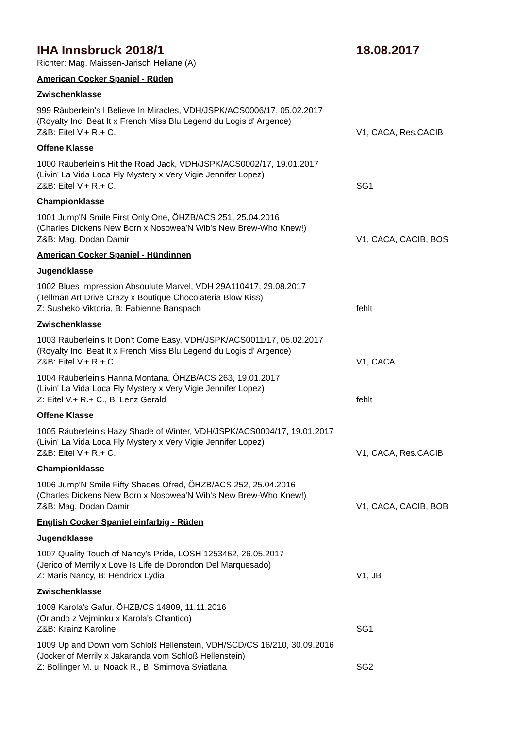IHA Innsbruck 2018/1 18.08.2017
Richter: Mag. Maissen-Jarisch Heliane (A)
American Cocker Spaniel - Rüden
Zwischenklasse
999 Räuberlein's I Believe In Miracles, VDH/JSPK/ACS0006/17, 05.02.2017
(Royalty Inc. Beat It x French Miss Blu Legend du Logis d' Argence)
Z&B: Eitel V.+ R.+ C. V1, CACA, Res.CACIB
Offene Klasse
1000 Räuberlein’s Hit the Road Jack, VDH/JSPK/ACS0002/17, 19.01.2017
(Livin' La Vida Loca Fly Mystery x Very Vigie Jennifer Lopez)
Z&B: Eitel V.+ R.+ C. SG1
Championklasse
1001 Jump'N Smile First Only One, ÖHZB/ACS 251, 25.04.2016
(Charles Dickens New Born x Nosowea'N Wib's New Brew-Who Knew!)
Z&B: Mag. Dodan Damir V1, CACA, CACIB, BOS
American Cocker Spaniel - Hündinnen
Jugendklasse
1002 Blues Impression Absoulute Marvel, VDH 29A110417, 29.08.2017
(Tellman Art Drive Crazy x Boutique Chocolateria Blow Kiss)
Z: Susheko Viktoria, B: Fabienne Banspach fehlt
Zwischenklasse
1003 Räuberlein's It Don't Come Easy, VDH/JSPK/ACS0011/17, 05.02.2017
(Royalty Inc. Beat It x French Miss Blu Legend du Logis d' Argence)
Z&B: Eitel V.+ R.+ C. V1, CACA
1004 Räuberlein's Hanna Montana, ÖHZB/ACS 263, 19.01.2017
(Livin' La Vida Loca Fly Mystery x Very Vigie Jennifer Lopez)
Z: Eitel V.+ R.+ C., B: Lenz Gerald fehlt
Offene Klasse
1005 Räuberlein's Hazy Shade of Winter, VDH/JSPK/ACS0004/17, 19.01.2017
(Livin' La Vida Loca Fly Mystery x Very Vigie Jennifer Lopez)
Z&B: Eitel V.+ R.+ C. V1, CACA, Res.CACIB
Championklasse
1006 Jump'N Smile Fifty Shades Ofred, ÖHZB/ACS 252, 25.04.2016
(Charles Dickens New Born x Nosowea'N Wib's New Brew-Who Knew!)
Z&B: Mag. Dodan Damir V1, CACA, CACIB, BOB
English Cocker Spaniel einfarbig - Rüden
Jugendklasse
1007 Quality Touch of Nancy's Pride, LOSH 1253462, 26.05.2017
(Jerico of Merrily x Love Is Life de Dorondon Del Marquesado)
Z: Maris Nancy, B: Hendricx Lydia V1, JB
Zwischenklasse
1008 Karola's Gafur, ÖHZB/CS 14809, 11.11.2016
(Orlando z Vejminku x Karola's Chantico)
Z&B: Krainz Karoline SG1
1009 Up and Down vom Schloß Hellenstein, VDH/SCD/CS 16/210, 30.09.2016
(Jocker of Merrily x Jakaranda vom Schloß Hellenstein)
Z: Bollinger M. u. Noack R., B: Smirnova Sviatlana SG2